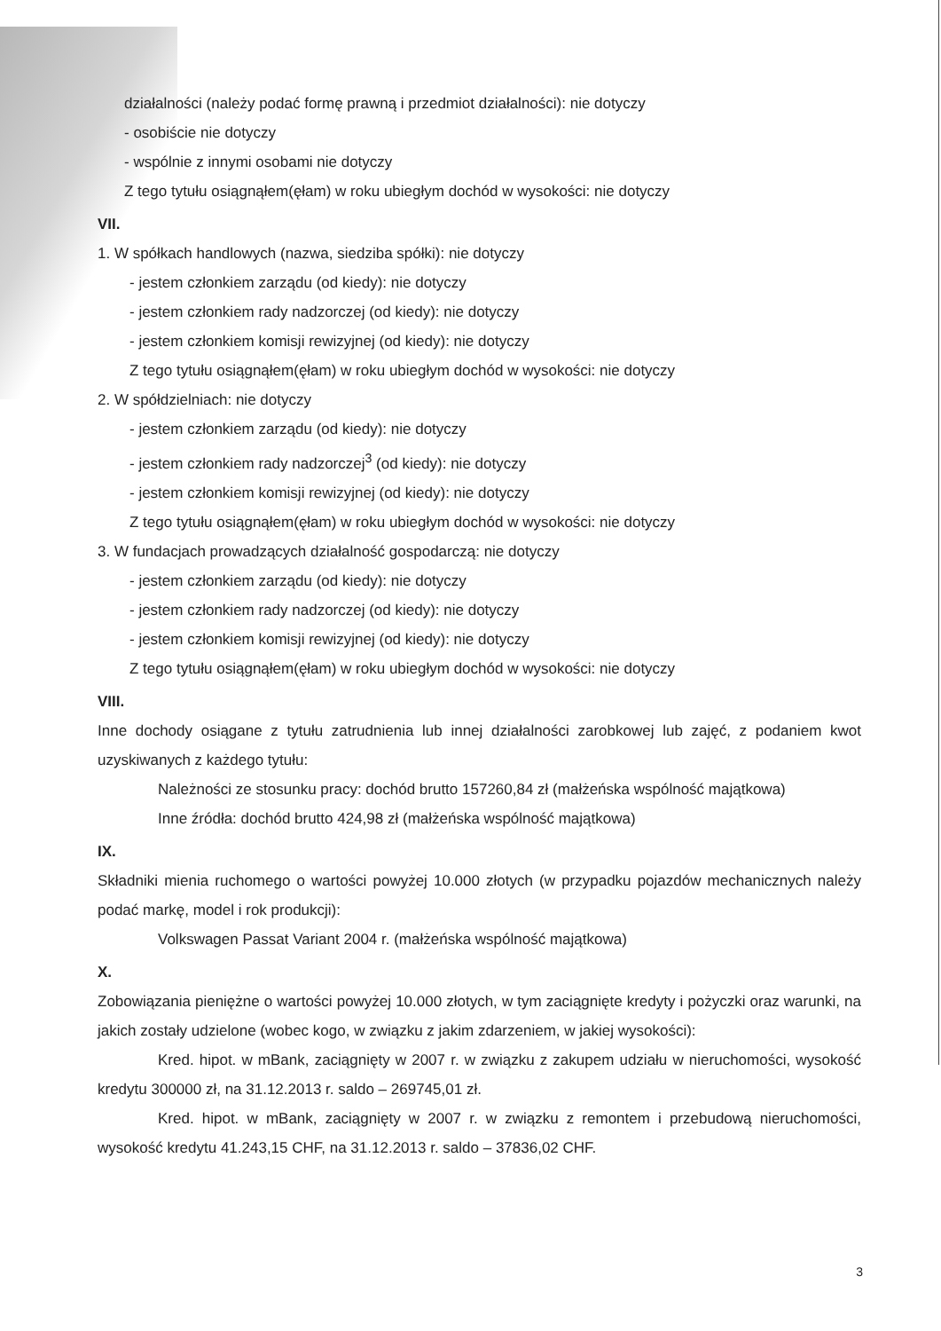działalności (należy podać formę prawną i przedmiot działalności): nie dotyczy
- osobiście nie dotyczy
- wspólnie z innymi osobami nie dotyczy
Z tego tytułu osiągnąłem(ęłam) w roku ubiegłym dochód w wysokości: nie dotyczy
VII.
1. W spółkach handlowych (nazwa, siedziba spółki): nie dotyczy
- jestem członkiem zarządu (od kiedy): nie dotyczy
- jestem członkiem rady nadzorczej (od kiedy): nie dotyczy
- jestem członkiem komisji rewizyjnej (od kiedy): nie dotyczy
Z tego tytułu osiągnąłem(ęłam) w roku ubiegłym dochód w wysokości: nie dotyczy
2. W spółdzielniach: nie dotyczy
- jestem członkiem zarządu (od kiedy): nie dotyczy
- jestem członkiem rady nadzorczej<sup>3</sup> (od kiedy): nie dotyczy
- jestem członkiem komisji rewizyjnej (od kiedy): nie dotyczy
Z tego tytułu osiągnąłem(ęłam) w roku ubiegłym dochód w wysokości: nie dotyczy
3. W fundacjach prowadzących działalność gospodarczą: nie dotyczy
- jestem członkiem zarządu (od kiedy): nie dotyczy
- jestem członkiem rady nadzorczej (od kiedy): nie dotyczy
- jestem członkiem komisji rewizyjnej (od kiedy): nie dotyczy
Z tego tytułu osiągnąłem(ęłam) w roku ubiegłym dochód w wysokości: nie dotyczy
VIII.
Inne dochody osiągane z tytułu zatrudnienia lub innej działalności zarobkowej lub zajęć, z podaniem kwot uzyskiwanych z każdego tytułu:
Należności ze stosunku pracy: dochód brutto 157260,84 zł (małżeńska wspólność majątkowa)
Inne źródła: dochód brutto 424,98 zł (małżeńska wspólność majątkowa)
IX.
Składniki mienia ruchomego o wartości powyżej 10.000 złotych (w przypadku pojazdów mechanicznych należy podać markę, model i rok produkcji):
Volkswagen Passat Variant 2004 r. (małżeńska wspólność majątkowa)
X.
Zobowiązania pieniężne o wartości powyżej 10.000 złotych, w tym zaciągnięte kredyty i pożyczki oraz warunki, na jakich zostały udzielone (wobec kogo, w związku z jakim zdarzeniem, w jakiej wysokości):
Kred. hipot. w mBank, zaciągnięty w 2007 r. w związku z zakupem udziału w nieruchomości, wysokość kredytu 300000 zł, na 31.12.2013 r. saldo – 269745,01 zł.
Kred. hipot. w mBank, zaciągnięty w 2007 r. w związku z remontem i przebudową nieruchomości, wysokość kredytu 41.243,15 CHF, na 31.12.2013 r. saldo – 37836,02 CHF.
3